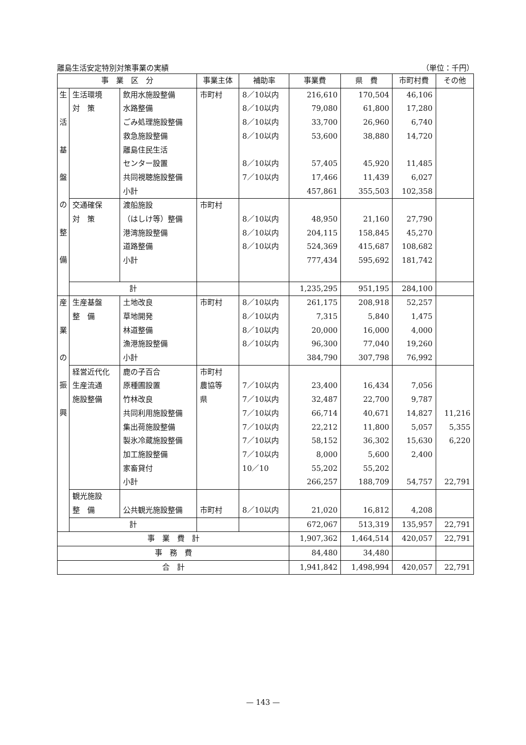離島生活安定特別対策事業の実績 （単位：千円）
| 事 業 区 分 | | | 事業主体 | 補助率 | 事業費 | 県 費 | 市町村費 | その他 |
| --- | --- | --- | --- | --- | --- | --- | --- | --- |
| 生 活 基 盤 の 整 備 | 生活環境 対 策 | 飲用水施設整備 水路整備 ごみ処理施設整備 救急施設整備 離島住民生活 センター設置 共同視聴施設整備 小計 | 市町村 | 8／10以内 8／10以内 8／10以内 8／10以内 8／10以内 7／10以内 | 216,610 79,080 33,700 53,600 57,405 17,466 457,861 | 170,504 61,800 26,960 38,880 45,920 11,439 355,503 | 46,106 17,280 6,740 14,720 11,485 6,027 102,358 | |
| | 交通確保 対 策 | 渡船施設 （はしけ等）整備 港湾施設整備 道路整備 小計 | 市町村 | 8／10以内 8／10以内 8／10以内 | 48,950 204,115 524,369 777,434 | 21,160 158,845 415,687 595,692 | 27,790 45,270 108,682 181,742 | |
| | 計 | | | | 1,235,295 | 951,195 | 284,100 | |
| 産 業 の 振 興 | 生産基盤 整 備 | 土地改良 草地開発 林道整備 漁港施設整備 小計 | 市町村 | 8／10以内 8／10以内 8／10以内 8／10以内 | 261,175 7,315 20,000 96,300 384,790 | 208,918 5,840 16,000 77,040 307,798 | 52,257 1,475 4,000 19,260 76,992 | |
| | 経営近代化 生産流通 施設整備 | 鹿の子百合 原種圃設置 竹林改良 共同利用施設整備 集出荷施設整備 製氷冷蔵施設整備 加工施設整備 家畜貸付 小計 | 市町村 農協等 県 | 7／10以内 7／10以内 7／10以内 7／10以内 7／10以内 7／10以内 10／10 | 23,400 32,487 66,714 22,212 58,152 8,000 55,202 266,257 | 16,434 22,700 40,671 11,800 36,302 5,600 55,202 188,709 | 7,056 9,787 14,827 5,057 15,630 2,400 54,757 | 11,216 5,355 6,220 22,791 |
| | 観光施設 整 備 | 公共観光施設整備 | 市町村 | 8／10以内 | 21,020 | 16,812 | 4,208 | |
| | 計 | | | | 672,067 | 513,319 | 135,957 | 22,791 |
| 事 業 費 計 | | | | | 1,907,362 | 1,464,514 | 420,057 | 22,791 |
| 事 務 費 | | | | | 84,480 | 34,480 | | |
| 合 計 | | | | | 1,941,842 | 1,498,994 | 420,057 | 22,791 |
— 143 —